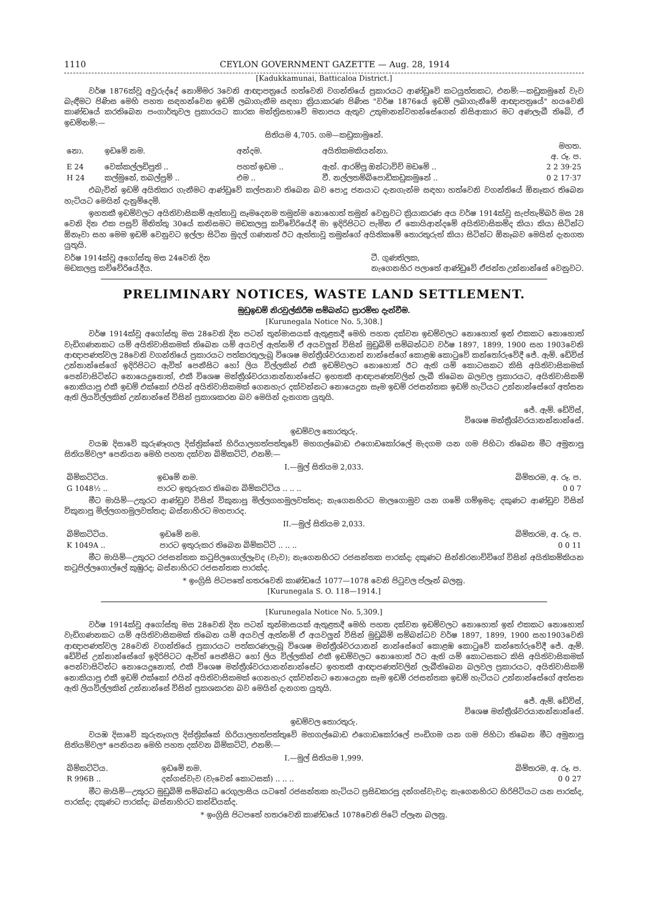1110 CEYLON GOVERNMENT GAZETTE — Aug. 28, 1914
[Kadukkamunai, Batticaloa District.]
වර්ෂ 1876ක්වූ අවුරුද්දේ නොම්මර 3වෙනි ආඥාපත්‍රයේ හත්වෙනි වගන්තියේ ප්‍රකාරයට ආණ්ඩුවේ කටයුත්තකට, එනම්:—කඩුකමුනේ වැව බැඳීමට පිණිස මෙහි පහත සඳහන්වෙන ඉඩම් ලබාගැනීම සඳහා ක්‍රියාකරණ පිණිස "වර්ෂ 1876යේ ඉඩම් ලබාගැනීමේ ආඥාපත්‍රයේ" හයවෙනි කාණ්ඩයේ කරතිබෙන පංගාර්තුවල ප්‍රකාරයට කාරක මන්ත්‍රිසභාවේ මනාපය ඇතුව උතුමානන්වහන්සේගෙන් නිසිආකාර මට අණලැබී තිබේ, ඒ ඉඩම්නම්:—
සිතියම 4,705. ගම—කඩුකාමුනේ.
| නො. | ඉඩමේ නම. | අන්දම. | අයිතිකමකියන්නා. | මහත. අ. රූ. ප. |
| --- | --- | --- | --- | --- |
| E 24 | වෙක්කල්ලඩිපුති .. | පහත් ඉඩම .. | ඇන්. ආරම්පූ ඔන්ටාවිච් මඩමේ .. | 2 2 39·25 |
| H 24 | කල්මුනේ, තබල්පුම් .. | එම .. | වී. නල්ලතම්බිපොඩිකඩුකමුනේ .. | 0 2 17·37 |
එබැවින් ඉඩම් අයිතිකර ගැනීමට ආණ්ඩුවේ කල්පනාව තිබෙන බව පොදු ජනයාට දැනගැන්ම සඳහා හත්වෙනි වගන්තියේ ඕනෑකර තිබෙන හැටියට මෙයින් දැනුම්දෙමි.
ඉහතකී ඉඩම්වලට අයිතිවාසිකම් ඇත්තාවූ සෑමදෙනම තමුන්ම නොහොත් තමුන් වෙනුවට ක්‍රියාකරණ අය වර්ෂ 1914ක්වූ සැප්තැම්බර් මස 28 වෙනි දින එක පසුව් මිනිත්තු 30යේ කනිසමට මඩකලපු කච්චේරියේදී මා ඉදිරිපිටට පැමින ඒ කොයිආන්දමේ අයිතිවාසිකම්ද කියා කියා සිටින්ට ඕනෑවා සහ මෙම ඉඩම් වෙනුවට ඉල්ලා සිටින මුදල් ගණනත් ඊට ඇත්තාවූ තමුන්ගේ අයිතිකමේ තොරතුරුත් කියා සිටින්ට ඕනෑබව මෙයින් දැනගත යුතුයි.
වර්ෂ 1914ක්වූ අගෝස්තු මස 24වෙනි දින
මඩකලපු කච්චේරියේදීය. ටී. ගුණතිලක,
නැගෙනහිර පලාතේ ආණ්ඩුවේ ඒජන්ත උන්නාන්සේ වෙනුවට.
PRELIMINARY NOTICES, WASTE LAND SETTLEMENT.
මුඩුඉඩම් නිරවුල්කිරීම සම්බන්ධ ප්‍රාරම්භ දැන්වීම.
[Kurunegala Notice No. 5,308.]
වර්ෂ 1914ක්වූ අගෝස්තු මස 28වෙනි දින පටන් තුන්මාසයක් ඇතුළතදී මෙහි පහත දක්වන ඉඩම්වලට නොහොත් ඉන් එකකට නොහොත් වැඩිගණනකට යම් අයිතිවාසිකමක් තිබෙන යම් අයවල් ඇත්නම් ඒ අයවලුන් විසින් මුඩුබිම් සම්බන්ධව වර්ෂ 1897, 1899, 1900 සහ 1903වෙනි ආඥාපණත්වල 28වෙනි වගන්තියේ ප්‍රකාරයට පත්කරතුලැබූ විශෙෂ මන්ත්‍රීශ්වරයානන් නාන්සේගේ කොළඹ කොටුවේ කන්තෝරුවේදී ජේ. ඇම්. ඩේවිස් උන්නාන්සේගේ ඉදිරිපිටට ඇවිත් පෙනීසිට හෝ ලිය විල්ලකින් එකී ඉඩම්වලට නොහොත් ඊට ඇති යම් කොටසකට කිසි අයිතිවාසිකමක් පෙන්වාසිටින්ට නොයෙදුනොත්, එකී විශෙෂ මන්ත්‍රීශ්වරයානන්නාන්සේට ඉහතකී ආඥාපණත්වලින් ලැබී තිබෙන බලවල ප්‍රකාරයට, අයිතිවාසිකම් නොකියාපු එකී ඉඩම් එක්කෝ එයින් අයිතිවාසිකමක් ගෙනහැර දක්වන්නට නොයෙදුන සෑම ඉඩම් රජසන්තක ඉඩම් හැටියට උන්නාන්සේගේ අත්සන ඇති ලියවිල්ලකින් උන්නාන්සේ විසින් ප්‍රකාශකරන බව මෙයින් දැනගත යුතුයි.
ජේ. ඇම්. ඩේවිස්,
විශෙෂ මන්ත්‍රීශ්වරයානන්නාන්සේ.
ඉඩම්වල තොරතුරු.
වයඹ දිසාවේ කුරුණෑගල දිස්ත්‍රික්කේ හිරියාලහත්පත්තුවේ මහගල්බොඩ එගොඩකෝරලේ මැදගම යන ගම පිහිටා තිබෙන මීට අමුනාපු සිතියම්වල* පෙනියන මෙහි පහත දක්වන බිම්කට්ටි, එනම්:—
I.—මුල් සිතියම 2,033.
| බිම්කට්ටිය. | ඉඩමේ නම. | බිම්තරම, අ. රූ. ප. |
| --- | --- | --- |
| G 1048½ .. | පාරට ඉතුරුකර තිබෙන බිම්කට්ටිය .. .. .. | 0 0 7 |
මීට මායිම්—උතුරට ආණ්ඩුව විසින් විකුනාපු මිල්ලගහමුලවත්තද; නැගෙනහිරට මාලගොමුව යන ගමේ ගම්ඉමද; දකුණට ආණ්ඩුව විසින් විකුනාපු මිල්ලගහමුලවත්තද; බස්නාහිරට මහපාරද.
II.—මුල් සිතියම 2,033.
| බිම්කට්ටිය. | ඉඩමේ නම. | බිම්තරම, අ. රූ. ප. |
| --- | --- | --- |
| K 1049A .. | පාරට ඉතුරුකර තිබෙන බිම්කට්ටි .. .. .. | 0 0 11 |
මීට මායිම්—උතුරට රජසන්තක කටුපිලගොල්ලෑවද (වැව); නැගෙනහිරට රජසන්තක පාරක්ද; දකුණට සින්නිරනාච්චිගේ විසින් අයිතිකම්කියන කටුපිල්ලගොල්ලේ කුඹුරද; බස්නාහිරට රජසන්තක පාරක්ද.
* ඉංග්‍රිසි පිටපතේ හතරවෙනි කාණ්ඩයේ 1077—1078 වෙනි පිටුවල ප්ලෑන් බලනු.
[Kurunegala S. O. 118—1914.]
[Kurunegala Notice No. 5,309.]
වර්ෂ 1914ක්වූ අගෝස්තු මස 28වෙනි දින පටන් තුන්මාසයක් ඇතුළතදී මෙහි පහත දක්වන ඉඩම්වලට නොහොත් ඉන් එකකට නොහොත් වැඩිගණනකට යම් අයිතිවාසිකමක් තිබෙන යම් අයවල් ඇත්නම් ඒ අයවලුන් විසින් මුඩුබිම් සම්බන්ධව වර්ෂ 1897, 1899, 1900 සහ1903වෙනි ආඥාපණත්වල 28වෙනි වගන්තියේ ප්‍රකාරයට පත්කරණලැබූ විශෙෂ මන්ත්‍රීශ්වරයානන් නාන්සේගේ කොළඹ කොටුවේ කන්තෝරුවේදී ජේ. ඇම්. ඩේවිස් උන්නාන්සේගේ ඉදිරිපිටට ඇවිත් පෙනීසිට හෝ ලිය විල්ලකින් එකී ඉඩම්වලට නොහොත් ඊට ඇති යම් කොටසකට කිසි අයිතිවාසිකමක් පෙන්වාසිටින්ට නොයෙදුනොත්, එකී විශෙෂ මන්ත්‍රීශ්වරයානන්නාන්සේට ඉහතකී ආඥාපණත්වලින් ලැබීතිබෙන බලවල ප්‍රකාරයට, අයිතිවාසිකම් නොකියාපු එකී ඉඩම් එක්කෝ එයින් අයිතිවාසිකමක් ගෙනහැර දක්වන්නට නොයෙදුන සෑම ඉඩම් රජසන්තක ඉඩම් හැටියට උන්නාන්සේගේ අත්සන ඇති ලියවිල්ලකින් උන්නාන්සේ විසින් ප්‍රකශකරන බව මෙයින් දැනගත යුතුයි.
ජේ. ඇම්. ඩේවිස්,
විශෙෂ මන්ත්‍රීශ්වරයානන්නාන්සේ.
ඉඩම්වල තොරතුරු.
වයඹ දිසාවේ කුරුනෑගල දිස්ත්‍රික්කේ හිරියාලහත්පත්තුවේ මහගල්බොඩ එගොඩකෝරලේ පංඩිගම යන ගම පිහිටා තිබෙන මීට අමුනාපු සිතියම්වල* පෙනියන මෙහි පහත දක්වන බිම්කට්ටි, එනම්:—
I.—මුල් සිතියම 1,999.
| බිම්කට්ටිය. | ඉඩමේ නම. | බිම්තරම, අ. රූ. ප. |
| --- | --- | --- |
| R 996B .. | දන්ගස්වැව (වැවෙන් කොටසක්) .. .. .. | 0 0 27 |
මීට මායිම්—උතුරට මුඩුබිම් සම්බන්ධ රෙගුලාසිය යටතේ රජසන්තක හැටියට ප්‍රසිඩකරපු දන්ගස්වැවද; නැගෙනහිරට හිරිපිටියට යන පාරක්ද, පාරක්ද; දකුණට පාරක්ද; බස්නාහිරට කන්ඩියක්ද.
* ඉංග්‍රිසි පිටපතේ හතරවෙනි කාණ්ඩයේ 1078වෙනි පිටේ ප්ලෑන බලනු.